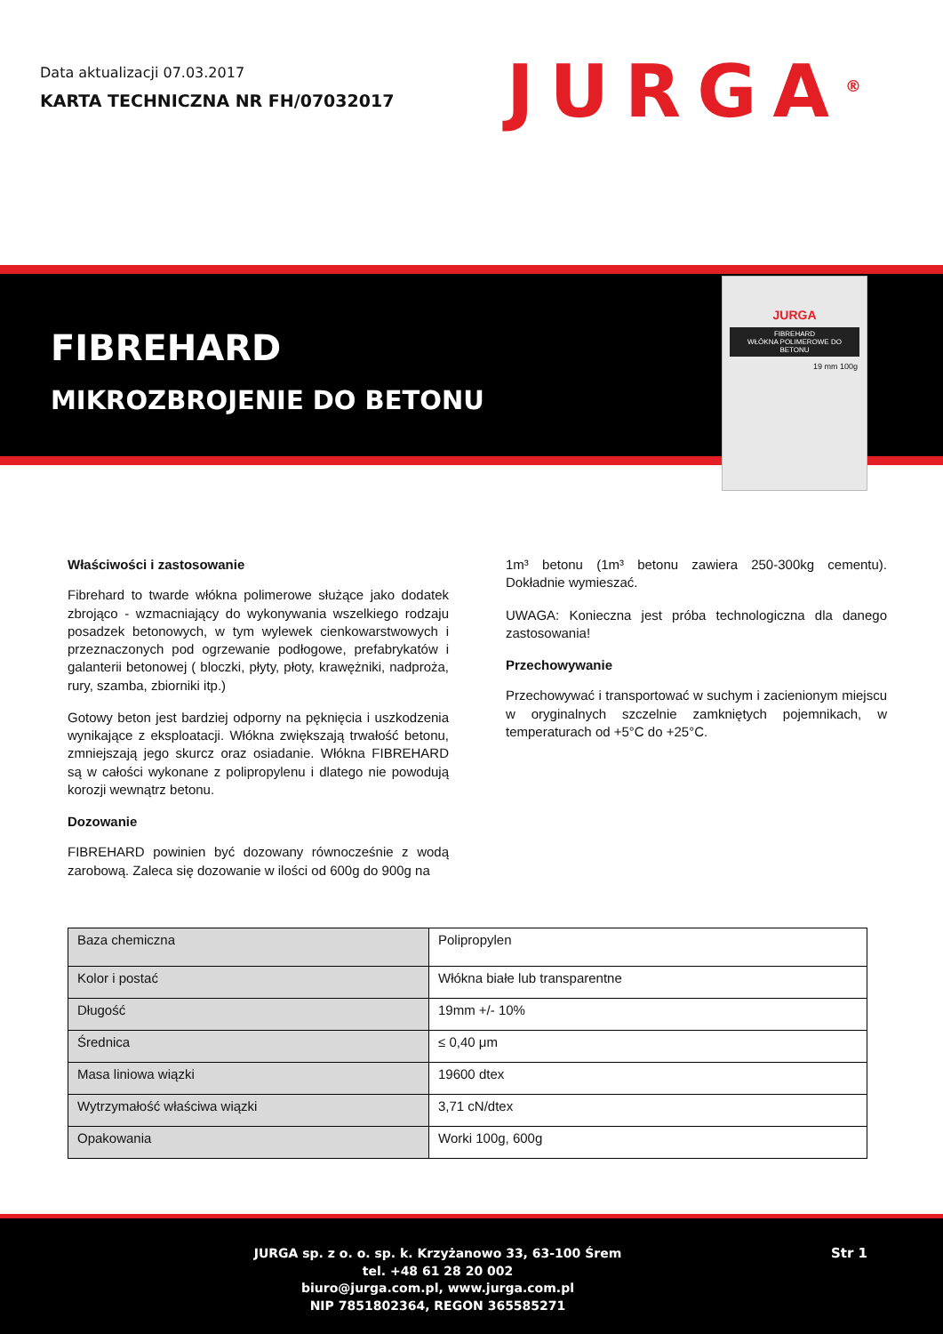Data aktualizacji 07.03.2017
KARTA TECHNICZNA NR FH/07032017
JURGA<sup>®</sup>
FIBREHARD
MIKROZBROJENIE DO BETONU
JURGA
FIBREHARD
WŁÓKNA POLIMEROWE DO BETONU
19 mm 100g
Właściwości i zastosowanie
Fibrehard to twarde włókna polimerowe służące jako dodatek zbrojąco - wzmacniający do wykonywania wszelkiego rodzaju posadzek betonowych, w tym wylewek cienkowarstwowych i przeznaczonych pod ogrzewanie podłogowe, prefabrykatów i galanterii betonowej ( bloczki, płyty, płoty, krawężniki, nadproża, rury, szamba, zbiorniki itp.)
Gotowy beton jest bardziej odporny na pęknięcia i uszkodzenia wynikające z eksploatacji. Włókna zwiększają trwałość betonu, zmniejszają jego skurcz oraz osiadanie. Włókna FIBREHARD są w całości wykonane z polipropylenu i dlatego nie powodują korozji wewnątrz betonu.
Dozowanie
FIBREHARD powinien być dozowany równocześnie z wodą zarobową. Zaleca się dozowanie w ilości od 600g do 900g na
1m³ betonu (1m³ betonu zawiera 250-300kg cementu). Dokładnie wymieszać.
UWAGA: Konieczna jest próba technologiczna dla danego zastosowania!
Przechowywanie
Przechowywać i transportować w suchym i zacienionym miejscu w oryginalnych szczelnie zamkniętych pojemnikach, w temperaturach od +5°C do +25°C.
| Baza chemiczna | Polipropylen |
| Kolor i postać | Włókna białe lub transparentne |
| Długość | 19mm +/- 10% |
| Średnica | ≤ 0,40 μm |
| Masa liniowa wiązki | 19600 dtex |
| Wytrzymałość właściwa wiązki | 3,71 cN/dtex |
| Opakowania | Worki 100g, 600g |
JURGA sp. z o. o. sp. k. Krzyżanowo 33, 63-100 Śrem
tel. +48 61 28 20 002
biuro@jurga.com.pl, www.jurga.com.pl
NIP 7851802364, REGON 365585271
Str 1